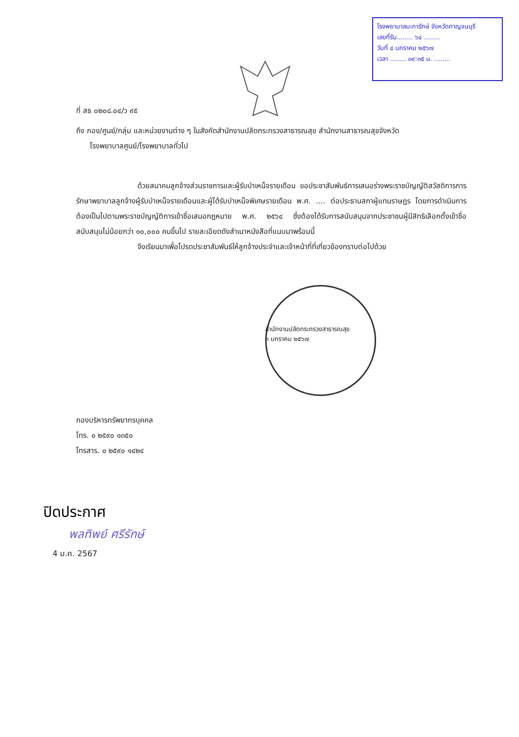โรงพยาบาลมะการักษ์ จังหวัดกาญจนบุรี
เลขที่รับ........ ๖๔ ........
วันที่ ๔ มกราคม ๒๕๖๗
เวลา ........ ๐๙:๓๕ น. ........
ที่ สธ ๐๒๐๘.๐๔/ว ๙๕
ถึง กอง/ศูนย์/กลุ่ม และหน่วยงานต่าง ๆ ในสังกัดสำนักงานปลัดกระทรวงสาธารณสุข สำนักงานสาธารณสุขจังหวัด
โรงพยาบาลศูนย์/โรงพยาบาลทั่วไป
ด้วยสมาคมลูกจ้างส่วนราชการและผู้รับบำเหน็จรายเดือน ขอประชาสัมพันธ์การเสนอร่างพระราชบัญญัติสวัสดิการการรักษาพยาบาลลูกจ้างผู้รับบำเหน็จรายเดือนและผู้ได้รับบำเหน็จพิเศษรายเดือน พ.ศ. .... ต่อประธานสภาผู้แทนราษฎร โดยการดำเนินการต้องเป็นไปตามพระราชบัญญัติการเข้าชื่อเสนอกฎหมาย พ.ศ. ๒๕๖๔ ซึ่งต้องได้รับการสนับสนุนจากประชาชนผู้มีสิทธิเลือกตั้งเข้าชื่อสนับสนุนไม่น้อยกว่า ๑๐,๐๐๐ คนขึ้นไป รายละเอียดดังสำเนาหนังสือที่แนบมาพร้อมนี้
จึงเรียนมาเพื่อโปรดประชาสัมพันธ์ให้ลูกจ้างประจำและเจ้าหน้าที่ที่เกี่ยวข้องทราบต่อไปด้วย
สำนักงานปลัดกระทรวงสาธารณสุข
๓ มกราคม ๒๕๖๗
กองบริหารทรัพยากรบุคคล
โทร. ๐ ๒๕๙๐ ๑๓๕๐
โทรสาร. ๐ ๒๕๙๐ ๑๔๒๔
ปิดประกาศ
พลทิพย์ ศรีรักษ์
4 ม.ค. 2567